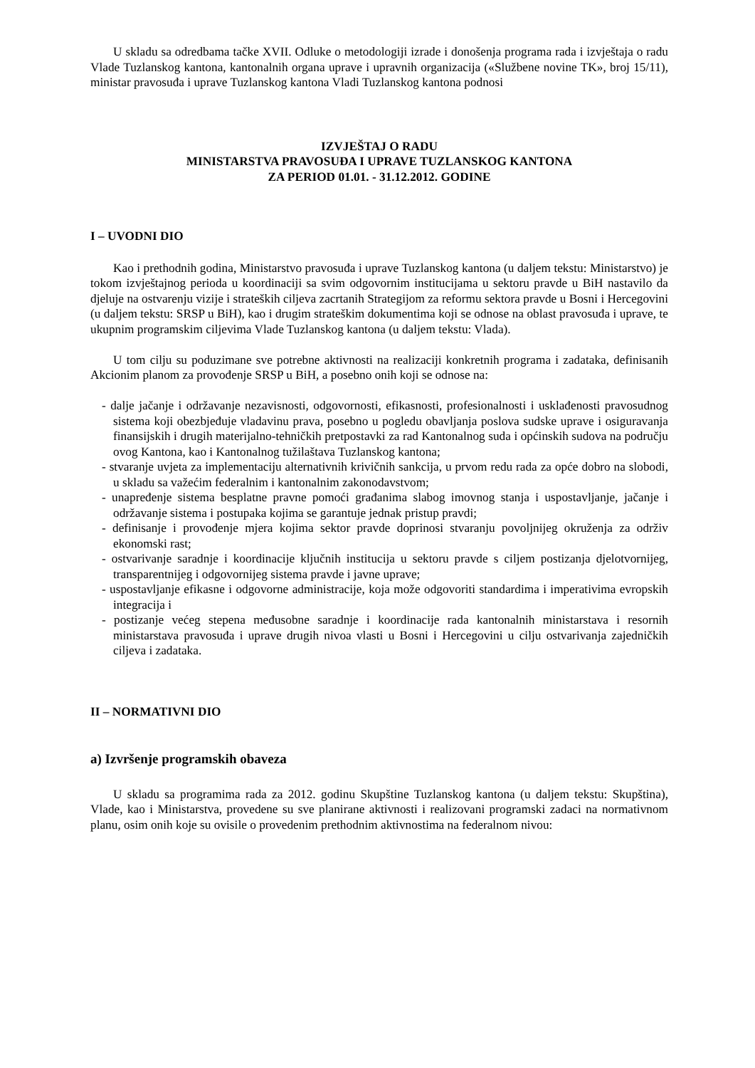U skladu sa odredbama tačke XVII. Odluke o metodologiji izrade i donošenja programa rada i izvještaja o radu Vlade Tuzlanskog kantona, kantonalnih organa uprave i upravnih organizacija («Službene novine TK», broj 15/11), ministar pravosuđa i uprave Tuzlanskog kantona Vladi Tuzlanskog kantona podnosi
IZVJEŠTAJ O RADU
MINISTARSTVA PRAVOSUĐA I UPRAVE TUZLANSKOG KANTONA
ZA PERIOD 01.01. - 31.12.2012. GODINE
I – UVODNI DIO
Kao i prethodnih godina, Ministarstvo pravosuđa i uprave Tuzlanskog kantona (u daljem tekstu: Ministarstvo) je tokom izvještajnog perioda u koordinaciji sa svim odgovornim institucijama u sektoru pravde u BiH nastavilo da djeluje na ostvarenju vizije i strateških ciljeva zacrtanih Strategijom za reformu sektora pravde u Bosni i Hercegovini (u daljem tekstu: SRSP u BiH), kao i drugim strateškim dokumentima koji se odnose na oblast pravosuđa i uprave, te ukupnim programskim ciljevima Vlade Tuzlanskog kantona (u daljem tekstu: Vlada).
U tom cilju su poduzimane sve potrebne aktivnosti na realizaciji konkretnih programa i zadataka, definisanih Akcionim planom za provođenje SRSP u BiH, a posebno onih koji se odnose na:
- dalje jačanje i održavanje nezavisnosti, odgovornosti, efikasnosti, profesionalnosti i usklađenosti pravosudnog sistema koji obezbjeđuje vladavinu prava, posebno u pogledu obavljanja poslova sudske uprave i osiguravanja finansijskih i drugih materijalno-tehničkih pretpostavki za rad Kantonalnog suda i općinskih sudova na području ovog Kantona, kao i Kantonalnog tužilaštava Tuzlanskog kantona;
- stvaranje uvjeta za implementaciju alternativnih krivičnih sankcija, u prvom redu rada za opće dobro na slobodi, u skladu sa važećim federalnim i kantonalnim zakonodavstvom;
- unapređenje sistema besplatne pravne pomoći građanima slabog imovnog stanja i uspostavljanje, jačanje i održavanje sistema i postupaka kojima se garantuje jednak pristup pravdi;
- definisanje i provođenje mjera kojima sektor pravde doprinosi stvaranju povoljnijeg okruženja za održiv ekonomski rast;
- ostvarivanje saradnje i koordinacije ključnih institucija u sektoru pravde s ciljem postizanja djelotvornijeg, transparentnijeg i odgovornijeg sistema pravde i javne uprave;
- uspostavljanje efikasne i odgovorne administracije, koja može odgovoriti standardima i imperativima evropskih integracija i
- postizanje većeg stepena međusobne saradnje i koordinacije rada kantonalnih ministarstava i resornih ministarstava pravosuđa i uprave drugih nivoa vlasti u Bosni i Hercegovini u cilju ostvarivanja zajedničkih ciljeva i zadataka.
II – NORMATIVNI DIO
a) Izvršenje programskih obaveza
U skladu sa programima rada za 2012. godinu Skupštine Tuzlanskog kantona (u daljem tekstu: Skupština), Vlade, kao i Ministarstva, provedene su sve planirane aktivnosti i realizovani programski zadaci na normativnom planu, osim onih koje su ovisile o provedenim prethodnim aktivnostima na federalnom nivou: